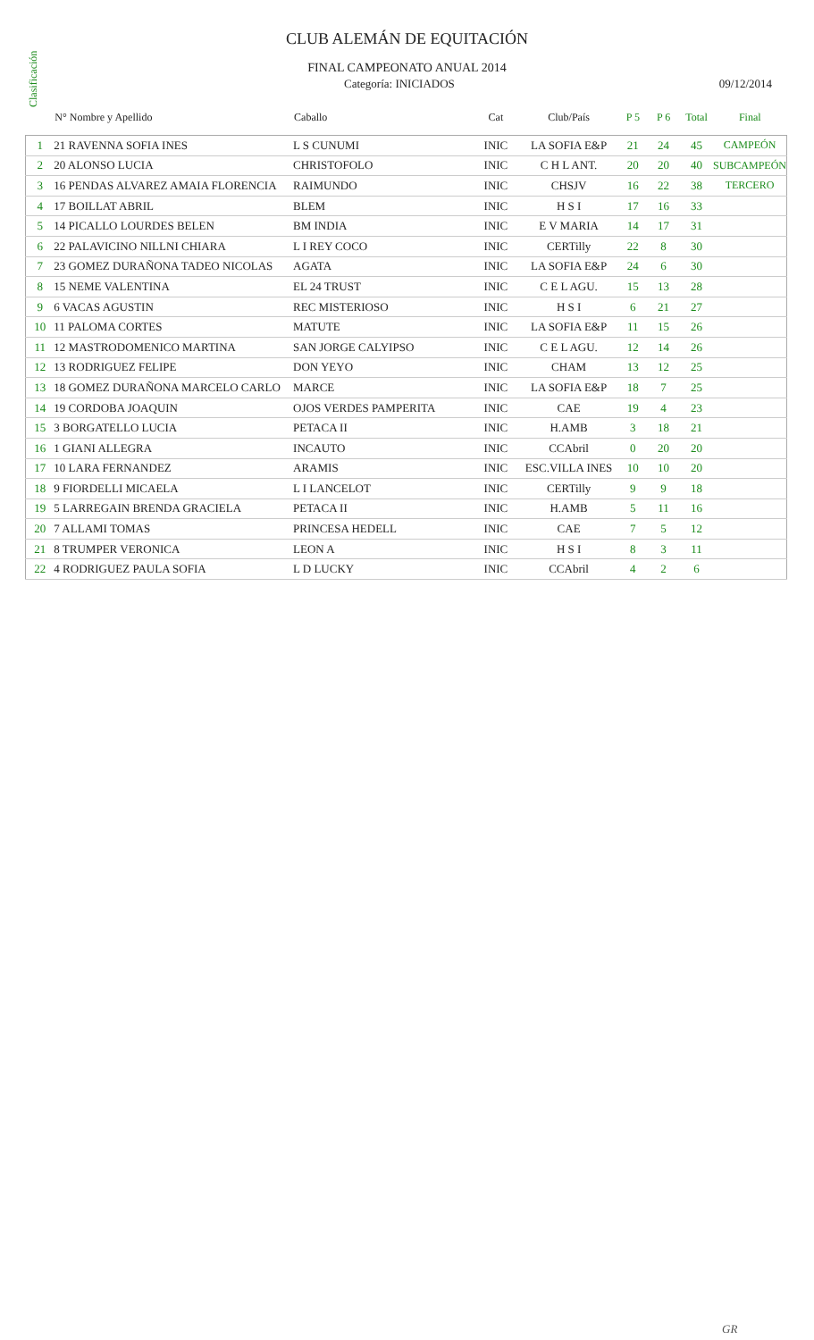Clasificación
CLUB ALEMÁN DE EQUITACIÓN
FINAL CAMPEONATO ANUAL 2014
Categoría: INICIADOS 09/12/2014
| | N° Nombre y Apellido | Caballo | Cat | Club/País | P 5 | P 6 | Total | Final |
| --- | --- | --- | --- | --- | --- | --- | --- | --- |
| 1 | 21 RAVENNA SOFIA INES | L S CUNUMI | INIC | LA SOFIA E&P | 21 | 24 | 45 | CAMPEÓN |
| 2 | 20 ALONSO LUCIA | CHRISTOFOLO | INIC | C H L ANT. | 20 | 20 | 40 | SUBCAMPEÓN |
| 3 | 16 PENDAS ALVAREZ AMAIA FLORENCIA | RAIMUNDO | INIC | CHSJV | 16 | 22 | 38 | TERCERO |
| 4 | 17 BOILLAT ABRIL | BLEM | INIC | H S I | 17 | 16 | 33 | |
| 5 | 14 PICALLO LOURDES BELEN | BM INDIA | INIC | E V MARIA | 14 | 17 | 31 | |
| 6 | 22 PALAVICINO NILLNI CHIARA | L I REY COCO | INIC | CERTilly | 22 | 8 | 30 | |
| 7 | 23 GOMEZ DURAÑONA TADEO NICOLAS | AGATA | INIC | LA SOFIA E&P | 24 | 6 | 30 | |
| 8 | 15 NEME VALENTINA | EL 24 TRUST | INIC | C E L AGU. | 15 | 13 | 28 | |
| 9 | 6 VACAS AGUSTIN | REC MISTERIOSO | INIC | H S I | 6 | 21 | 27 | |
| 10 | 11 PALOMA CORTES | MATUTE | INIC | LA SOFIA E&P | 11 | 15 | 26 | |
| 11 | 12 MASTRODOMENICO MARTINA | SAN JORGE CALYIPSO | INIC | C E L AGU. | 12 | 14 | 26 | |
| 12 | 13 RODRIGUEZ FELIPE | DON YEYO | INIC | CHAM | 13 | 12 | 25 | |
| 13 | 18 GOMEZ DURAÑONA MARCELO CARLO | MARCE | INIC | LA SOFIA E&P | 18 | 7 | 25 | |
| 14 | 19 CORDOBA JOAQUIN | OJOS VERDES PAMPERITA | INIC | CAE | 19 | 4 | 23 | |
| 15 | 3 BORGATELLO LUCIA | PETACA II | INIC | H.AMB | 3 | 18 | 21 | |
| 16 | 1 GIANI ALLEGRA | INCAUTO | INIC | CCAbril | 0 | 20 | 20 | |
| 17 | 10 LARA FERNANDEZ | ARAMIS | INIC | ESC.VILLA INES | 10 | 10 | 20 | |
| 18 | 9 FIORDELLI MICAELA | L I LANCELOT | INIC | CERTilly | 9 | 9 | 18 | |
| 19 | 5 LARREGAIN BRENDA GRACIELA | PETACA II | INIC | H.AMB | 5 | 11 | 16 | |
| 20 | 7 ALLAMI TOMAS | PRINCESA HEDELL | INIC | CAE | 7 | 5 | 12 | |
| 21 | 8 TRUMPER VERONICA | LEON A | INIC | H S I | 8 | 3 | 11 | |
| 22 | 4 RODRIGUEZ PAULA SOFIA | L D LUCKY | INIC | CCAbril | 4 | 2 | 6 | |
GR